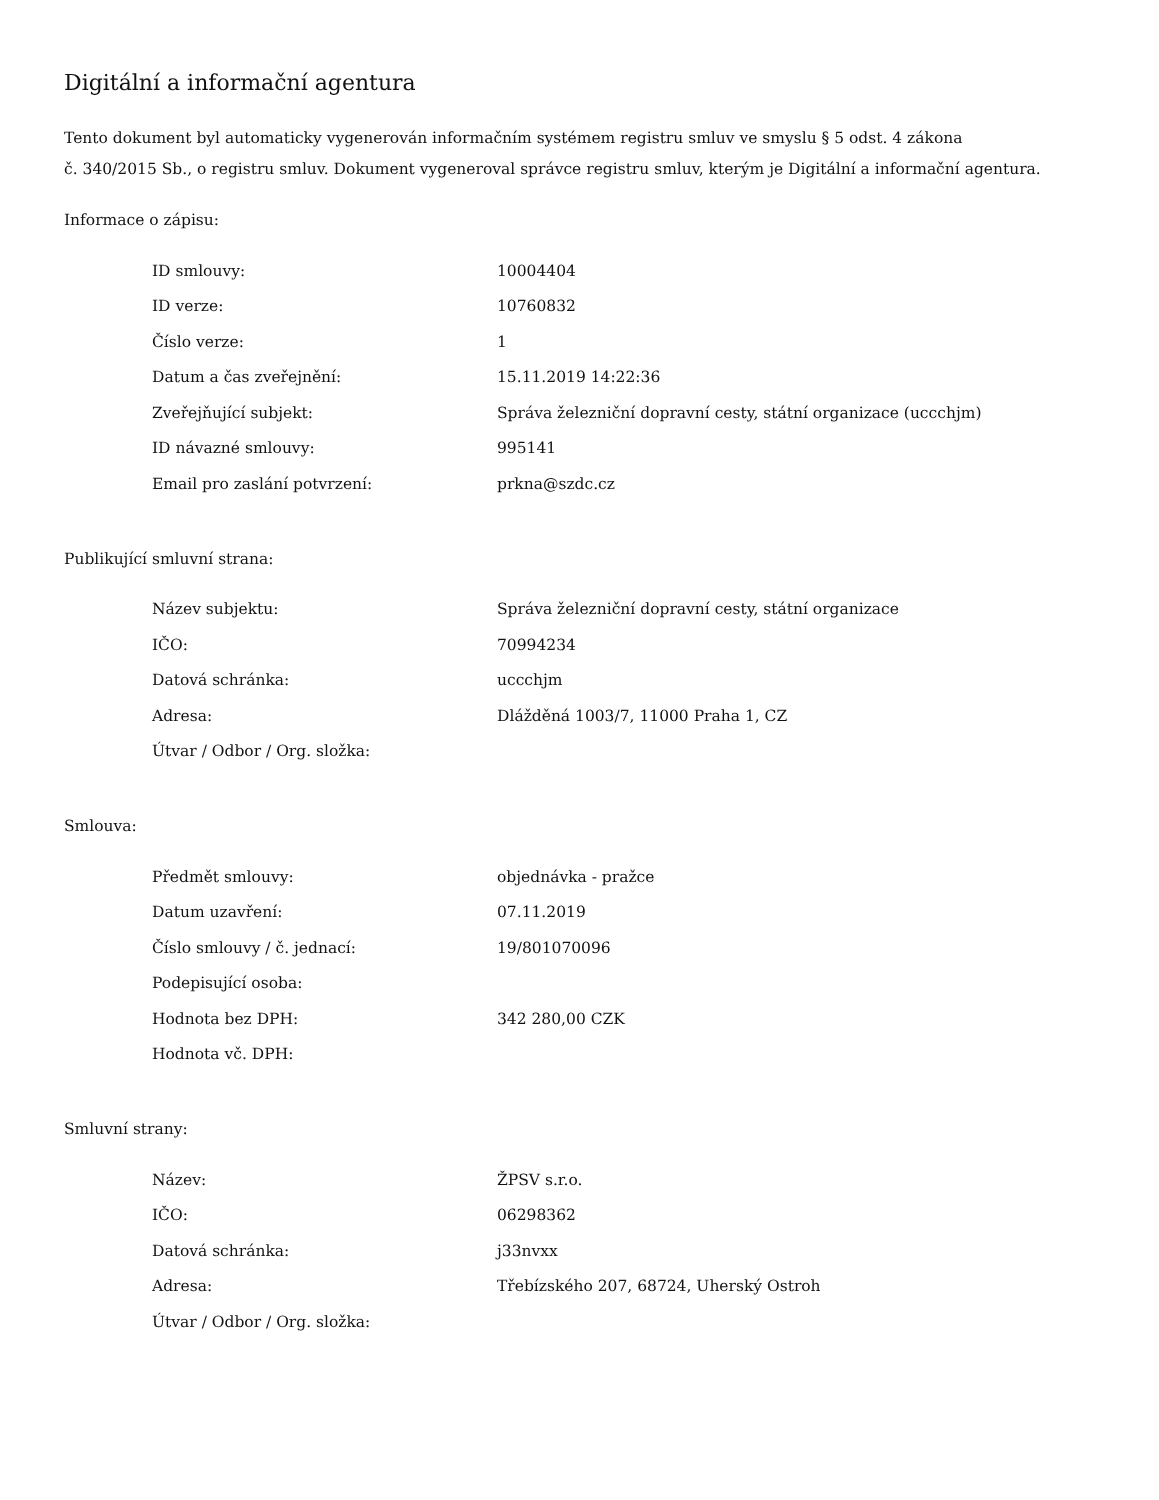Digitální a informační agentura
Tento dokument byl automaticky vygenerován informačním systémem registru smluv ve smyslu § 5 odst. 4 zákona
č. 340/2015 Sb., o registru smluv. Dokument vygeneroval správce registru smluv, kterým je Digitální a informační agentura.
Informace o zápisu:
| ID smlouvy: | 10004404 |
| ID verze: | 10760832 |
| Číslo verze: | 1 |
| Datum a čas zveřejnění: | 15.11.2019 14:22:36 |
| Zveřejňující subjekt: | Správa železniční dopravní cesty, státní organizace (uccchjm) |
| ID návazné smlouvy: | 995141 |
| Email pro zaslání potvrzení: | prkna@szdc.cz |
Publikující smluvní strana:
| Název subjektu: | Správa železniční dopravní cesty, státní organizace |
| IČO: | 70994234 |
| Datová schránka: | uccchjm |
| Adresa: | Dlážděná 1003/7, 11000 Praha 1, CZ |
| Útvar / Odbor / Org. složka: | |
Smlouva:
| Předmět smlouvy: | objednávka - pražce |
| Datum uzavření: | 07.11.2019 |
| Číslo smlouvy / č. jednací: | 19/801070096 |
| Podepisující osoba: | |
| Hodnota bez DPH: | 342 280,00 CZK |
| Hodnota vč. DPH: | |
Smluvní strany:
| Název: | ŽPSV s.r.o. |
| IČO: | 06298362 |
| Datová schránka: | j33nvxx |
| Adresa: | Třebízského 207, 68724, Uherský Ostroh |
| Útvar / Odbor / Org. složka: | |